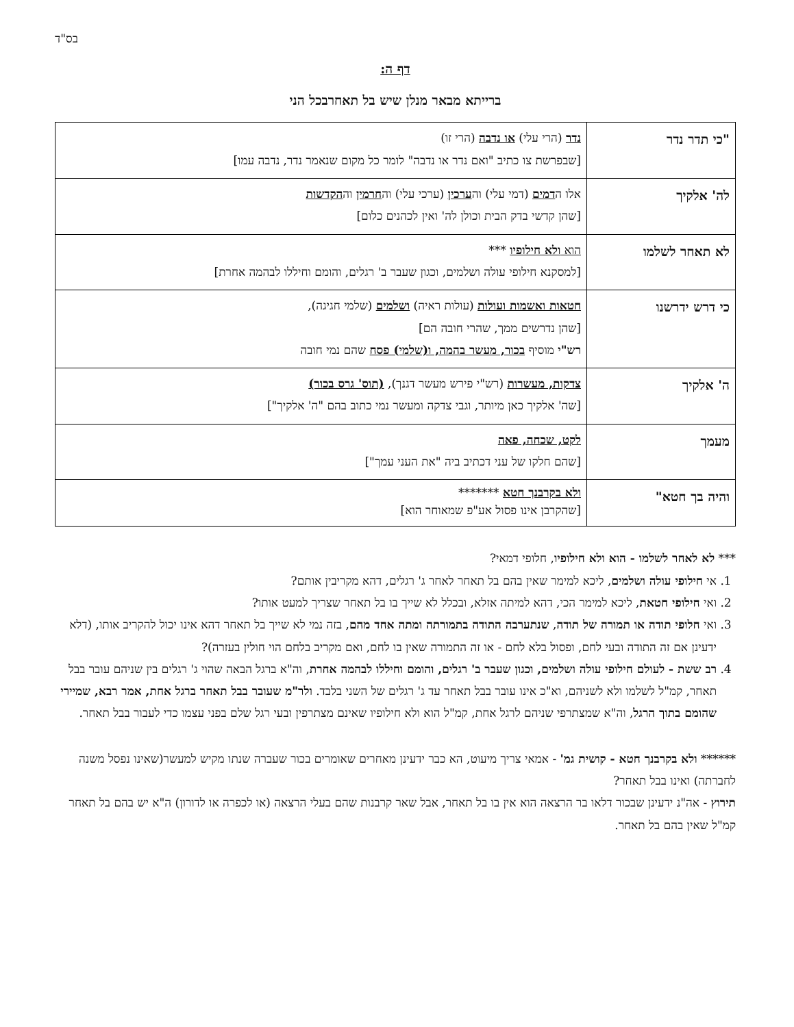בס"ד
דף ה:
ברייתא מבאר מנלן שיש בל תאחרבכל הני
| "כי תדר נדר | נדר (הרי עלי) או נדבה (הרי זו) [שבפרשת צו כתיב "ואם נדר או נדבה" לומר כל מקום שנאמר נדר, נדבה עמו] |
| לה' אלקיך | אלו ה דמים (דמי עלי) וה ערכין (ערכי עלי) וה חרמין וה הקדשות [שהן קדשי בדק הבית וכולן לה' ואין לכהנים כלום] |
| לא תאחר לשלמו | הוא ולא חילופיו *** [למסקנא חילופי עולה ושלמים, וכגון שעבר ב' רגלים, והומם וחיללו לבהמה אחרת] |
| כי דרש ידרשנו | חטאות ואשמות ועולות (עולות ראיה) ושלמים (שלמי חגיגה), [שהן נדרשים ממך, שהרי חובה הם] רש"י מוסיף בכור, מעשר בהמה, ו(שלמי) פסח שהם נמי חובה |
| ה' אלקיך | צדקות, מעשרות (רש"י פירש מעשר דגנך), (תוס' גרס בכור) [שה' אלקיך כאן מיותר, וגבי צדקה ומעשר נמי כתוב בהם "ה' אלקיך"] |
| מעמך | לקט, שכחה, פאה [שהם חלקו של עני דכתיב ביה "את העני עמך"] |
| והיה בך חטא" | ולא בקרבנך חטא ******* [שהקרבן אינו פסול אע"פ שמאוחר הוא] |
*** לא לאחר לשלמו - הוא ולא חילופיו, חלופי דמאי?
1. אי חילופי עולה ושלמים, ליכא למימר שאין בהם בל תאחר לאחר ג' רגלים, דהא מקריבין אותם?
2. ואי חילופי חטאת, ליכא למימר הכי, דהא למיתה אזלא, ובכלל לא שייך בו בל תאחר שצריך למעט אותו?
3. ואי חלופי תודה או תמורה של תודה, שנתערבה התודה בתמורתה ומתה אחד מהם, בזה נמי לא שייך בל תאחר דהא אינו יכול להקריב אותו, (דלא ידעינן אם זה התודה ובעי לחם, ופסול בלא לחם - או זה התמורה שאין בו לחם, ואם מקריב בלחם הוי חולין בעזרה)?
4. רב ששת - לעולם חילופי עולה ושלמים, וכגון שעבר ב' רגלים, והומם וחיללו לבהמה אחרת, וה"א ברגל הבאה שהוי ג' רגלים בין שניהם עובר בבל תאחר, קמ"ל לשלמו ולא לשניהם, וא"כ אינו עובר בבל תאחר עד ג' רגלים של השני בלבד. ולר"מ שעובר בבל תאחר ברגל אחת, אמר רבא, שמיירי שהומם בתוך הרגל, וה"א שמצתרפי שניהם לרגל אחת, קמ"ל הוא ולא חילופיו שאינם מצתרפין ובעי רגל שלם בפני עצמו כדי לעבור בבל תאחר.
****** ולא בקרבנך חטא - קושית גמ' - אמאי צריך מיעוט, הא כבר ידעינן מאחרים שאומרים בכור שעברה שנתו מקיש למעשר(שאינו נפסל משנה לחברתה) ואינו בבל תאחר?
תירוץ - אה"נ ידעינן שבכור דלאו בר הרצאה הוא אין בו בל תאחר, אבל שאר קרבנות שהם בעלי הרצאה (או לכפרה או לדורון) ה"א יש בהם בל תאחר קמ"ל שאין בהם בל תאחר.